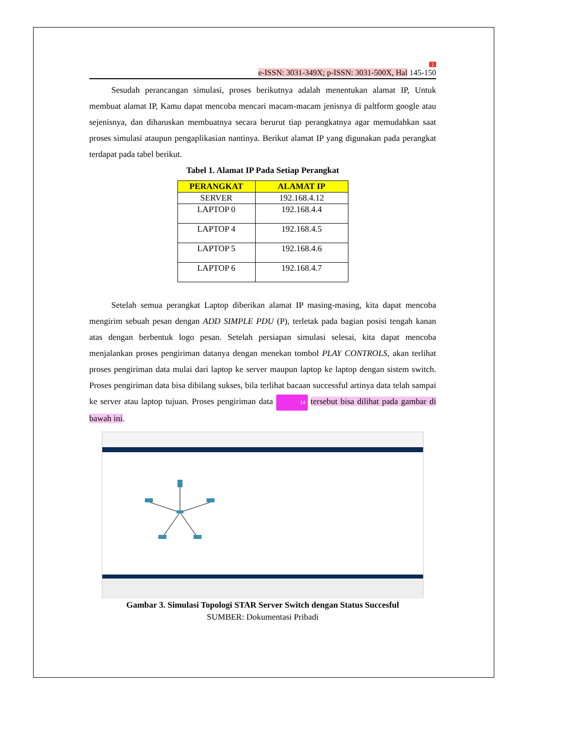1
e-ISSN: 3031-349X; p-ISSN: 3031-500X, Hal 145-150
Sesudah perancangan simulasi, proses berikutnya adalah menentukan alamat IP, Untuk membuat alamat IP, Kamu dapat mencoba mencari macam-macam jenisnya di paltform google atau sejenisnya, dan diharuskan membuatnya secara berurut tiap perangkatnya agar memudahkan saat proses simulasi ataupun pengaplikasian nantinya. Berikut alamat IP yang digunakan pada perangkat terdapat pada tabel berikut.
Tabel 1. Alamat IP Pada Setiap Perangkat
| PERANGKAT | ALAMAT IP |
| --- | --- |
| SERVER | 192.168.4.12 |
| LAPTOP 0 | 192.168.4.4 |
| LAPTOP 4 | 192.168.4.5 |
| LAPTOP 5 | 192.168.4.6 |
| LAPTOP 6 | 192.168.4.7 |
Setelah semua perangkat Laptop diberikan alamat IP masing-masing, kita dapat mencoba mengirim sebuah pesan dengan ADD SIMPLE PDU (P), terletak pada bagian posisi tengah kanan atas dengan berbentuk logo pesan. Setelah persiapan simulasi selesai, kita dapat mencoba menjalankan proses pengiriman datanya dengan menekan tombol PLAY CONTROLS, akan terlihat proses pengiriman data mulai dari laptop ke server maupun laptop ke laptop dengan sistem switch. Proses pengiriman data bisa dibilang sukses, bila terlihat bacaan successful artinya data telah sampai ke server atau laptop tujuan. Proses pengiriman data 14 tersebut bisa dilihat pada gambar di bawah ini.
Gambar 3. Simulasi Topologi STAR Server Switch dengan Status Succesful
SUMBER: Dokumentasi Pribadi